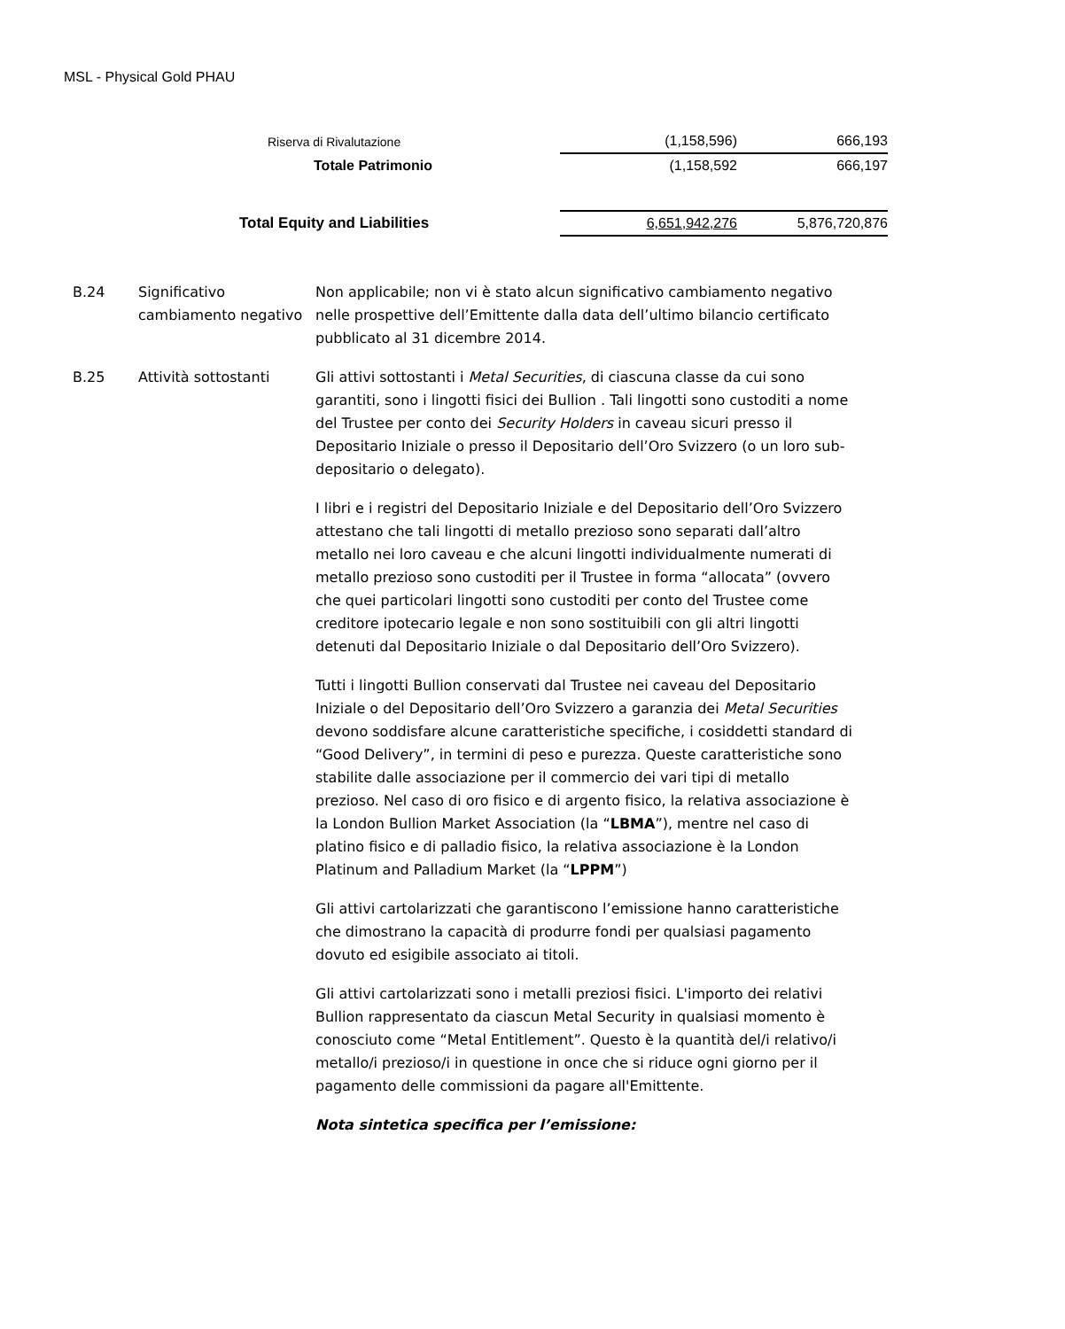MSL - Physical Gold PHAU
| Riserva di Rivalutazione | (1,158,596) | 666,193 |
| Totale Patrimonio | (1,158,592 | 666,197 |
| Total Equity and Liabilities | 6,651,942,276 | 5,876,720,876 |
| B.24 | Significativo cambiamento negativo | Non applicabile; non vi è stato alcun significativo cambiamento negativo nelle prospettive dell’Emittente dalla data dell’ultimo bilancio certificato pubblicato al 31 dicembre 2014. |
| B.25 | Attività sottostanti | Gli attivi sottostanti i Metal Securities , di ciascuna classe da cui sono garantiti, sono i lingotti fisici dei Bullion . Tali lingotti sono custoditi a nome del Trustee per conto dei Security Holders in caveau sicuri presso il Depositario Iniziale o presso il Depositario dell’Oro Svizzero (o un loro sub-depositario o delegato). I libri e i registri del Depositario Iniziale e del Depositario dell’Oro Svizzero attestano che tali lingotti di metallo prezioso sono separati dall’altro metallo nei loro caveau e che alcuni lingotti individualmente numerati di metallo prezioso sono custoditi per il Trustee in forma “allocata” (ovvero che quei particolari lingotti sono custoditi per conto del Trustee come creditore ipotecario legale e non sono sostituibili con gli altri lingotti detenuti dal Depositario Iniziale o dal Depositario dell’Oro Svizzero). Tutti i lingotti Bullion conservati dal Trustee nei caveau del Depositario Iniziale o del Depositario dell’Oro Svizzero a garanzia dei Metal Securities devono soddisfare alcune caratteristiche specifiche, i cosiddetti standard di “Good Delivery”, in termini di peso e purezza. Queste caratteristiche sono stabilite dalle associazione per il commercio dei vari tipi di metallo prezioso. Nel caso di oro fisico e di argento fisico, la relativa associazione è la London Bullion Market Association (la “ LBMA ”), mentre nel caso di platino fisico e di palladio fisico, la relativa associazione è la London Platinum and Palladium Market (la “ LPPM ”) Gli attivi cartolarizzati che garantiscono l’emissione hanno caratteristiche che dimostrano la capacità di produrre fondi per qualsiasi pagamento dovuto ed esigibile associato ai titoli. Gli attivi cartolarizzati sono i metalli preziosi fisici. L'importo dei relativi Bullion rappresentato da ciascun Metal Security in qualsiasi momento è conosciuto come “Metal Entitlement”. Questo è la quantità del/i relativo/i metallo/i prezioso/i in questione in once che si riduce ogni giorno per il pagamento delle commissioni da pagare all'Emittente. Nota sintetica specifica per l’emissione: |